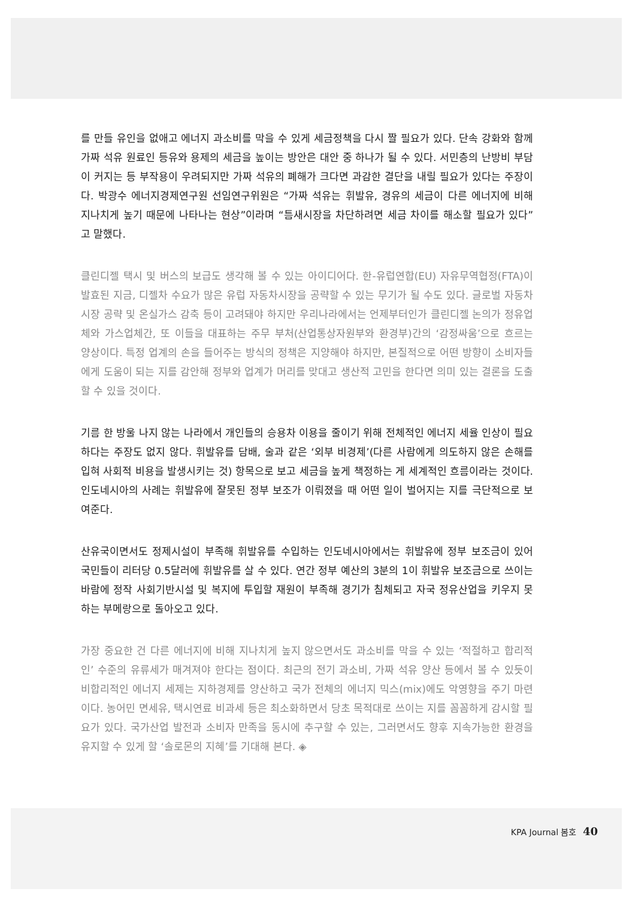를 만들 유인을 없애고 에너지 과소비를 막을 수 있게 세금정책을 다시 짤 필요가 있다. 단속 강화와 함께 가짜 석유 원료인 등유와 용제의 세금을 높이는 방안은 대안 중 하나가 될 수 있다. 서민층의 난방비 부담이 커지는 등 부작용이 우려되지만 가짜 석유의 폐해가 크다면 과감한 결단을 내릴 필요가 있다는 주장이다. 박광수 에너지경제연구원 선임연구위원은 “가짜 석유는 휘발유, 경유의 세금이 다른 에너지에 비해 지나치게 높기 때문에 나타나는 현상”이라며 “틈새시장을 차단하려면 세금 차이를 해소할 필요가 있다”고 말했다.
클린디젤 택시 및 버스의 보급도 생각해 볼 수 있는 아이디어다. 한-유럽연합(EU) 자유무역협정(FTA)이 발효된 지금, 디젤차 수요가 많은 유럽 자동차시장을 공략할 수 있는 무기가 될 수도 있다. 글로벌 자동차 시장 공략 및 온실가스 감축 등이 고려돼야 하지만 우리나라에서는 언제부터인가 클린디젤 논의가 정유업체와 가스업체간, 또 이들을 대표하는 주무 부처(산업통상자원부와 환경부)간의 ‘감정싸움’으로 흐르는 양상이다. 특정 업계의 손을 들어주는 방식의 정책은 지양해야 하지만, 본질적으로 어떤 방향이 소비자들에게 도움이 되는 지를 감안해 정부와 업계가 머리를 맞대고 생산적 고민을 한다면 의미 있는 결론을 도출할 수 있을 것이다.
기름 한 방울 나지 않는 나라에서 개인들의 승용차 이용을 줄이기 위해 전체적인 에너지 세율 인상이 필요하다는 주장도 없지 않다. 휘발유를 담배, 술과 같은 ‘외부 비경제’(다른 사람에게 의도하지 않은 손해를 입혀 사회적 비용을 발생시키는 것) 항목으로 보고 세금을 높게 책정하는 게 세계적인 흐름이라는 것이다. 인도네시아의 사례는 휘발유에 잘못된 정부 보조가 이뤄졌을 때 어떤 일이 벌어지는 지를 극단적으로 보여준다.
산유국이면서도 정제시설이 부족해 휘발유를 수입하는 인도네시아에서는 휘발유에 정부 보조금이 있어 국민들이 리터당 0.5달러에 휘발유를 살 수 있다. 연간 정부 예산의 3분의 1이 휘발유 보조금으로 쓰이는 바람에 정작 사회기반시설 및 복지에 투입할 재원이 부족해 경기가 침체되고 자국 정유산업을 키우지 못하는 부메랑으로 돌아오고 있다.
가장 중요한 건 다른 에너지에 비해 지나치게 높지 않으면서도 과소비를 막을 수 있는 ‘적절하고 합리적인’ 수준의 유류세가 매겨져야 한다는 점이다. 최근의 전기 과소비, 가짜 석유 양산 등에서 볼 수 있듯이 비합리적인 에너지 세제는 지하경제를 양산하고 국가 전체의 에너지 믹스(mix)에도 악영향을 주기 마련이다. 농어민 면세유, 택시연료 비과세 등은 최소화하면서 당초 목적대로 쓰이는 지를 꼼꼼하게 감시할 필요가 있다. 국가산업 발전과 소비자 만족을 동시에 추구할 수 있는, 그러면서도 향후 지속가능한 환경을 유지할 수 있게 할 ‘솔로몬의 지혜’를 기대해 본다. ◈
KPA Journal 봄호 40